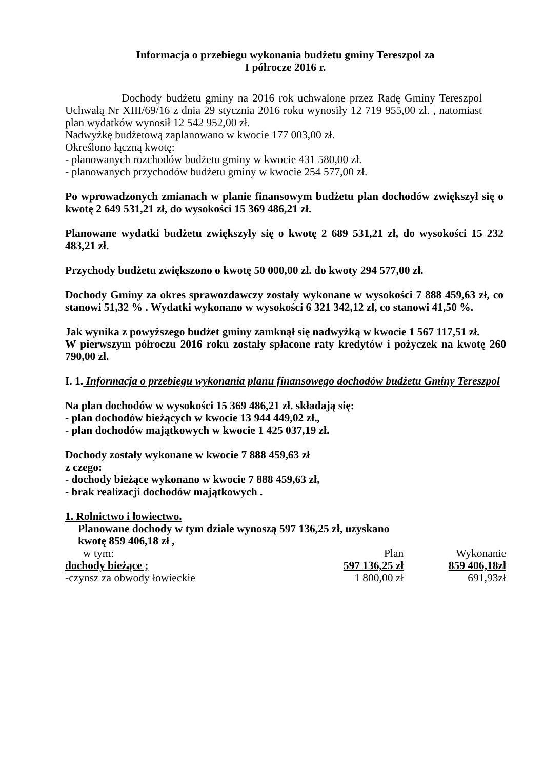Informacja o przebiegu wykonania budżetu gminy Tereszpol za
I półrocze 2016 r.
Dochody budżetu gminy na 2016 rok uchwalone przez Radę Gminy Tereszpol Uchwałą Nr XIII/69/16 z dnia 29 stycznia 2016 roku wynosiły 12 719 955,00 zł. , natomiast plan wydatków wynosił 12 542 952,00 zł.
Nadwyżkę budżetową zaplanowano w kwocie 177 003,00 zł.
Określono łączną kwotę:
- planowanych rozchodów budżetu gminy w kwocie 431 580,00 zł.
- planowanych przychodów budżetu gminy w kwocie 254 577,00 zł.
Po wprowadzonych zmianach w planie finansowym budżetu plan dochodów zwiększył się o kwotę 2 649 531,21 zł, do wysokości 15 369 486,21 zł.
Planowane wydatki budżetu zwiększyły się o kwotę 2 689 531,21 zł, do wysokości 15 232 483,21 zł.
Przychody budżetu zwiększono o kwotę 50 000,00 zł. do kwoty 294 577,00 zł.
Dochody Gminy za okres sprawozdawczy zostały wykonane w wysokości 7 888 459,63 zł, co stanowi 51,32 % . Wydatki wykonano w wysokości 6 321 342,12 zł, co stanowi 41,50 %.
Jak wynika z powyższego budżet gminy zamknął się nadwyżką w kwocie 1 567 117,51 zł.
W pierwszym półroczu 2016 roku zostały spłacone raty kredytów i pożyczek na kwotę 260 790,00 zł.
I. 1. Informacja o przebiegu wykonania planu finansowego dochodów budżetu Gminy Tereszpol
Na plan dochodów w wysokości 15 369 486,21 zł. składają się:
- plan dochodów bieżących w kwocie 13 944 449,02 zł.,
- plan dochodów majątkowych w kwocie 1 425 037,19 zł.
Dochody zostały wykonane w kwocie 7 888 459,63 zł
z czego:
- dochody bieżące wykonano w kwocie 7 888 459,63 zł,
- brak realizacji dochodów majątkowych .
1. Rolnictwo i łowiectwo.
Planowane dochody w tym dziale wynoszą 597 136,25 zł, uzyskano
kwotę 859 406,18 zł ,
| w tym: | Plan | Wykonanie |
| dochody bieżące ; | 597 136,25 zł | 859 406,18zł |
| -czynsz za obwody łowieckie | 1 800,00 zł | 691,93zł |